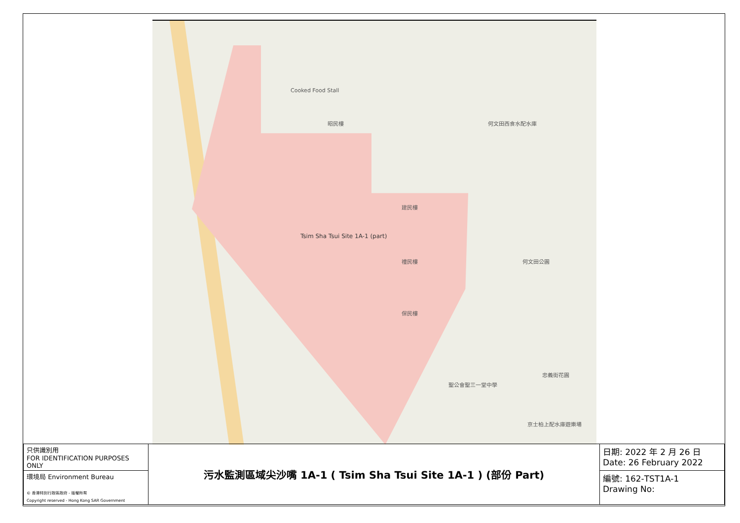Tsim Sha Tsui Site 1A-1 (part)
Cooked Food Stall
何文田西食水配水庫
昭民樓
建民樓
禮民樓
保民樓
何文田公園
聖公會聖三一堂中學
忠義街花園
京士柏上配水庫遊樂場
| 只供識別用 FOR IDENTIFICATION PURPOSES ONLY | 污水監測區域尖沙嘴 1A-1 ( Tsim Sha Tsui Site 1A-1 ) (部份 Part) | 日期: 2022 年 2 月 26 日 Date: 26 February 2022 |
| 環境局 Environment Bureau © 香港特別行政區政府 - 版權所有 Copyright reserved - Hong Kong SAR Government | | 編號: 162-TST1A-1 Drawing No: |